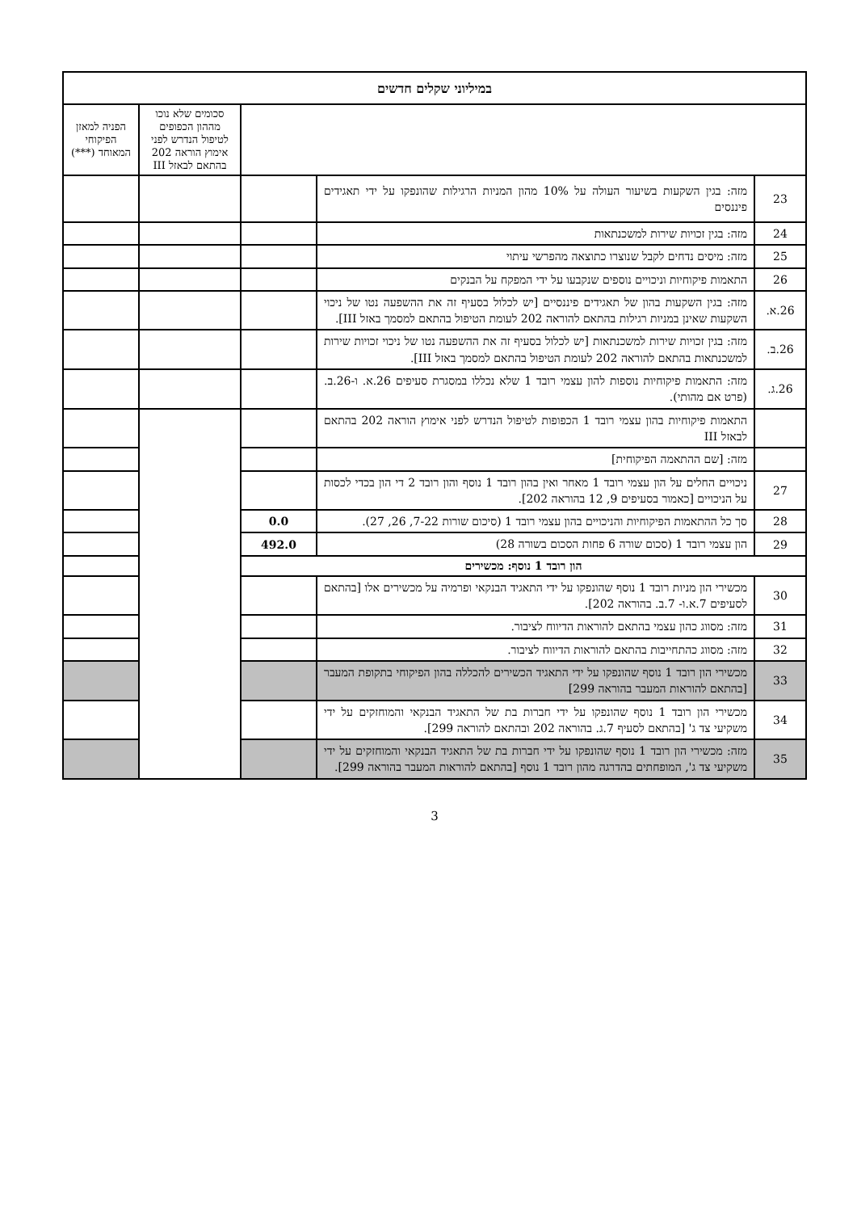| במיליוני שקלים חדשים | | | | |
| --- | --- | --- | --- | --- |
| | | | סכומים שלא נוכו מההון הכפופים לטיפול הנדרש לפני אימוץ הוראה 202 בהתאם לבאזל III | הפניה למאזן הפיקוחי המאוחד (***) |
| 23 | מזה: בגין השקעות בשיעור העולה על 10% מהון המניות הרגילות שהונפקו על ידי תאגידים פיננסים | | | |
| 24 | מזה: בגין זכויות שירות למשכנתאות | | | |
| 25 | מזה: מיסים נדחים לקבל שנוצרו כתוצאה מהפרשי עיתוי | | | |
| 26 | התאמות פיקוחיות וניכויים נוספים שנקבעו על ידי המפקח על הבנקים | | | |
| 26.א. | מזה: בגין השקעות בהון של תאגידים פיננסיים [יש לכלול בסעיף זה את ההשפעה נטו של ניכוי השקעות שאינן במניות רגילות בהתאם להוראה 202 לעומת הטיפול בהתאם למסמך באזל III]. | | | |
| 26.ב. | מזה: בגין זכויות שירות למשכנתאות [יש לכלול בסעיף זה את ההשפעה נטו של ניכוי זכויות שירות למשכנתאות בהתאם להוראה 202 לעומת הטיפול בהתאם למסמך באזל III]. | | | |
| 26.ג. | מזה: התאמות פיקוחיות נוספות להון עצמי רובד 1 שלא נכללו במסגרת סעיפים 26.א. ו-26.ב. (פרט אם מהותי). | | | |
| | התאמות פיקוחיות בהון עצמי רובד 1 הכפופות לטיפול הנדרש לפני אימוץ הוראה 202 בהתאם לבאזל III | | | |
| | מזה: [שם ההתאמה הפיקוחית] | | | |
| 27 | ניכויים החלים על הון עצמי רובד 1 מאחר ואין בהון רובד 1 נוסף והון רובד 2 די הון בכדי לכסות על הניכויים [כאמור בסעיפים 9, 12 בהוראה 202]. | | | |
| 28 | סך כל ההתאמות הפיקוחיות והניכויים בהון עצמי רובד 1 (סיכום שורות 7-22, 26, 27). | 0.0 | | |
| 29 | הון עצמי רובד 1 (סכום שורה 6 פחות הסכום בשורה 28) | 492.0 | | |
| הון רובד 1 נוסף: מכשירים | | | | |
| 30 | מכשירי הון מניות רובד 1 נוסף שהונפקו על ידי התאגיד הבנקאי ופרמיה על מכשירים אלו [בהתאם לסעיפים 7.א.ו- 7.ב. בהוראה 202]. | | | |
| 31 | מזה: מסווג כהון עצמי בהתאם להוראות הדיווח לציבור. | | | |
| 32 | מזה: מסווג כהתחייבות בהתאם להוראות הדיווח לציבור. | | | |
| 33 | מכשירי הון רובד 1 נוסף שהונפקו על ידי התאגיד הכשירים להכללה בהון הפיקוחי בתקופת המעבר [בהתאם להוראות המעבר בהוראה 299] | | | |
| 34 | מכשירי הון רובד 1 נוסף שהונפקו על ידי חברות בת של התאגיד הבנקאי והמוחזקים על ידי משקיעי צד ג' [בהתאם לסעיף 7.ג. בהוראה 202 ובהתאם להוראה 299]. | | | |
| 35 | מזה: מכשירי הון רובד 1 נוסף שהונפקו על ידי חברות בת של התאגיד הבנקאי והמוחזקים על ידי משקיעי צד ג', המופחתים בהדרגה מהון רובד 1 נוסף [בהתאם להוראות המעבר בהוראה 299]. | | | |
3